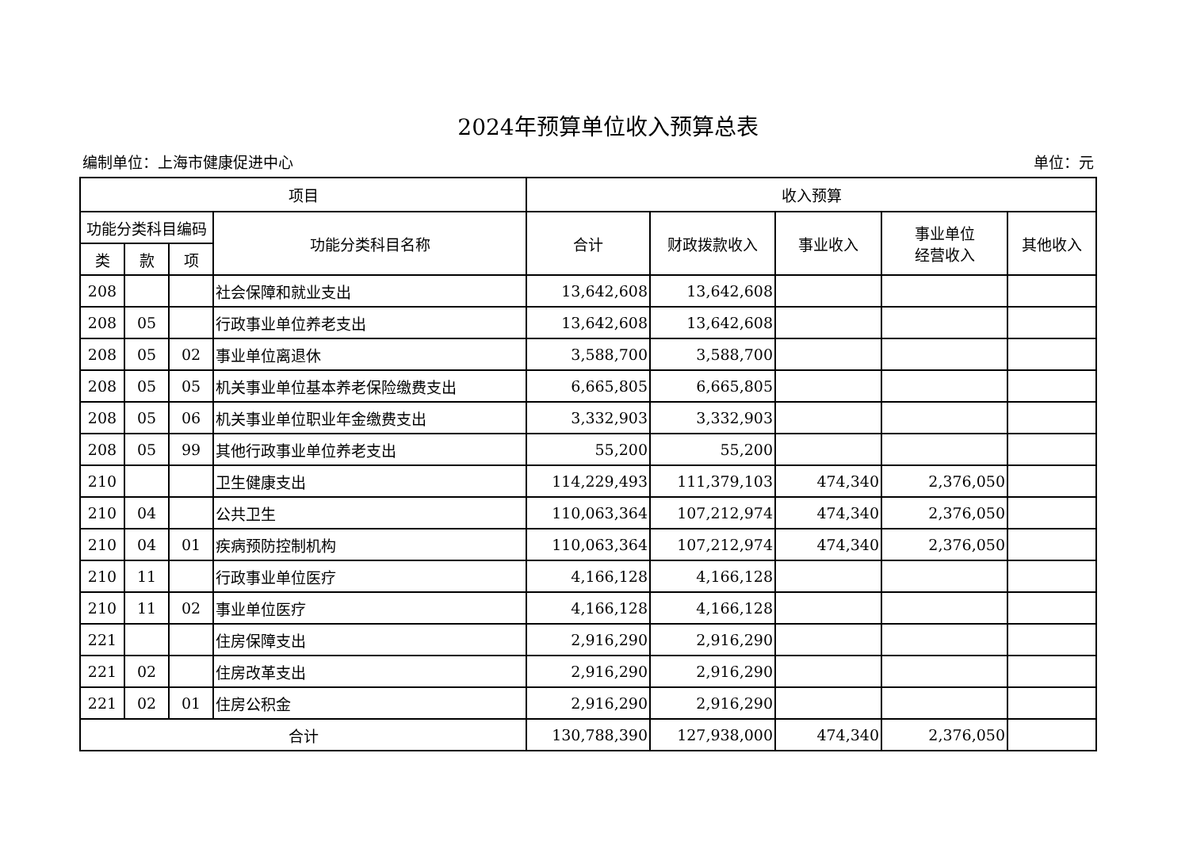2024年预算单位收入预算总表
编制单位：上海市健康促进中心 单位：元
| 项目 | | | | 收入预算 | | | | |
| --- | --- | --- | --- | --- | --- | --- | --- | --- |
| 功能分类科目编码 | | | 功能分类科目名称 | 合计 | 财政拨款收入 | 事业收入 | 事业单位 经营收入 | 其他收入 |
| 类 | 款 | 项 | | | | | | |
| 208 | | | 社会保障和就业支出 | 13,642,608 | 13,642,608 | | | |
| 208 | 05 | | 行政事业单位养老支出 | 13,642,608 | 13,642,608 | | | |
| 208 | 05 | 02 | 事业单位离退休 | 3,588,700 | 3,588,700 | | | |
| 208 | 05 | 05 | 机关事业单位基本养老保险缴费支出 | 6,665,805 | 6,665,805 | | | |
| 208 | 05 | 06 | 机关事业单位职业年金缴费支出 | 3,332,903 | 3,332,903 | | | |
| 208 | 05 | 99 | 其他行政事业单位养老支出 | 55,200 | 55,200 | | | |
| 210 | | | 卫生健康支出 | 114,229,493 | 111,379,103 | 474,340 | 2,376,050 | |
| 210 | 04 | | 公共卫生 | 110,063,364 | 107,212,974 | 474,340 | 2,376,050 | |
| 210 | 04 | 01 | 疾病预防控制机构 | 110,063,364 | 107,212,974 | 474,340 | 2,376,050 | |
| 210 | 11 | | 行政事业单位医疗 | 4,166,128 | 4,166,128 | | | |
| 210 | 11 | 02 | 事业单位医疗 | 4,166,128 | 4,166,128 | | | |
| 221 | | | 住房保障支出 | 2,916,290 | 2,916,290 | | | |
| 221 | 02 | | 住房改革支出 | 2,916,290 | 2,916,290 | | | |
| 221 | 02 | 01 | 住房公积金 | 2,916,290 | 2,916,290 | | | |
| 合计 | | | | 130,788,390 | 127,938,000 | 474,340 | 2,376,050 | |